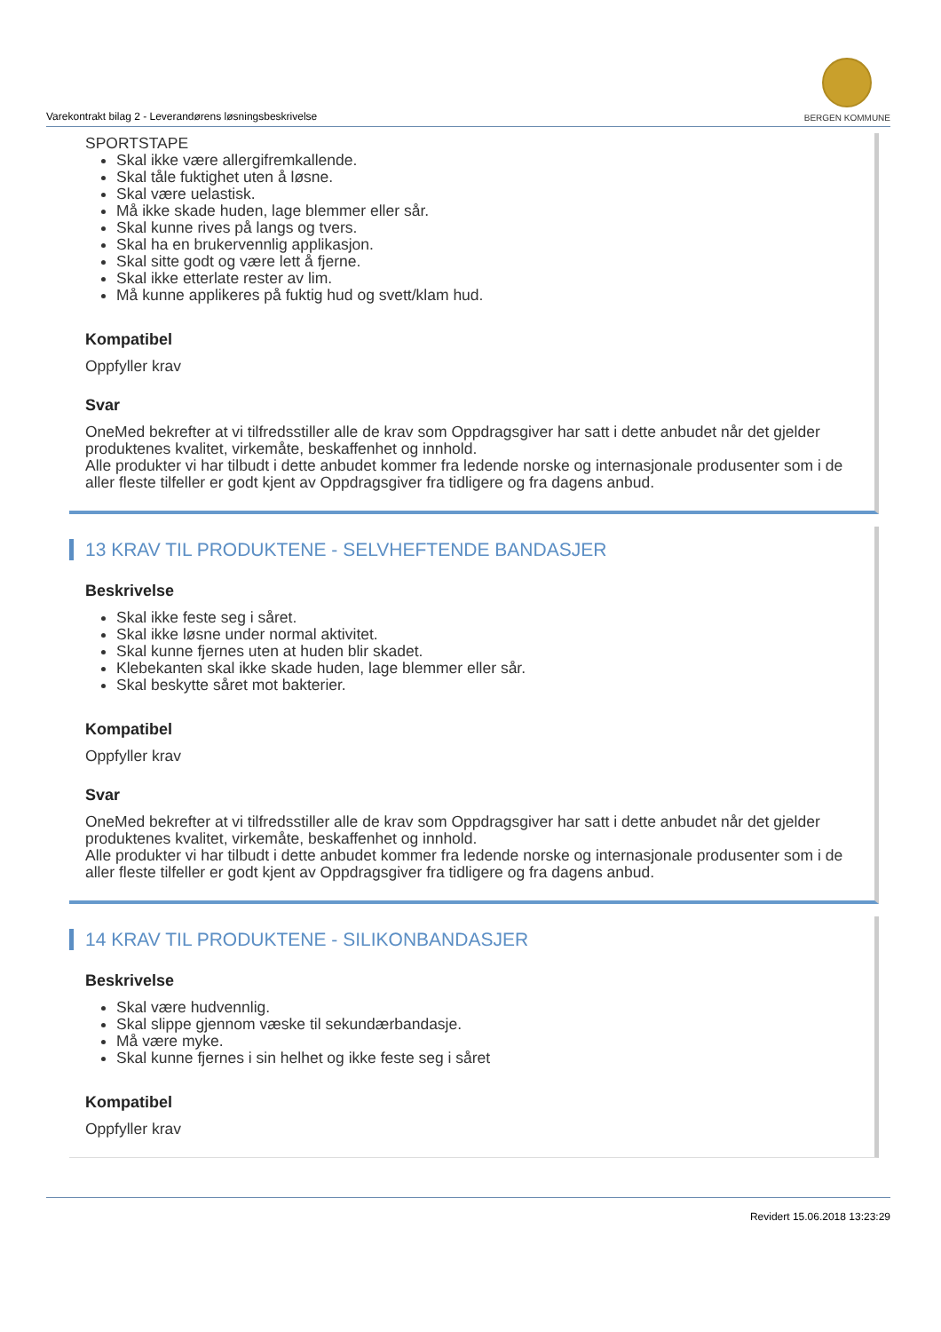Varekontrakt bilag 2 - Leverandørens løsningsbeskrivelse
BERGEN KOMMUNE
SPORTSTAPE
Skal ikke være allergifremkallende.
Skal tåle fuktighet uten å løsne.
Skal være uelastisk.
Må ikke skade huden, lage blemmer eller sår.
Skal kunne rives på langs og tvers.
Skal ha en brukervennlig applikasjon.
Skal sitte godt og være lett å fjerne.
Skal ikke etterlate rester av lim.
Må kunne applikeres på fuktig hud og svett/klam hud.
Kompatibel
Oppfyller krav
Svar
OneMed bekrefter at vi tilfredsstiller alle de krav som Oppdragsgiver har satt i dette anbudet når det gjelder produktenes kvalitet, virkemåte, beskaffenhet og innhold.
Alle produkter vi har tilbudt i dette anbudet kommer fra ledende norske og internasjonale produsenter som i de aller fleste tilfeller er godt kjent av Oppdragsgiver fra tidligere og fra dagens anbud.
13 KRAV TIL PRODUKTENE - SELVHEFTENDE BANDASJER
Beskrivelse
Skal ikke feste seg i såret.
Skal ikke løsne under normal aktivitet.
Skal kunne fjernes uten at huden blir skadet.
Klebekanten skal ikke skade huden, lage blemmer eller sår.
Skal beskytte såret mot bakterier.
Kompatibel
Oppfyller krav
Svar
OneMed bekrefter at vi tilfredsstiller alle de krav som Oppdragsgiver har satt i dette anbudet når det gjelder produktenes kvalitet, virkemåte, beskaffenhet og innhold.
Alle produkter vi har tilbudt i dette anbudet kommer fra ledende norske og internasjonale produsenter som i de aller fleste tilfeller er godt kjent av Oppdragsgiver fra tidligere og fra dagens anbud.
14 KRAV TIL PRODUKTENE - SILIKONBANDASJER
Beskrivelse
Skal være hudvennlig.
Skal slippe gjennom væske til sekundærbandasje.
Må være myke.
Skal kunne fjernes i sin helhet og ikke feste seg i såret
Kompatibel
Oppfyller krav
Revidert 15.06.2018 13:23:29